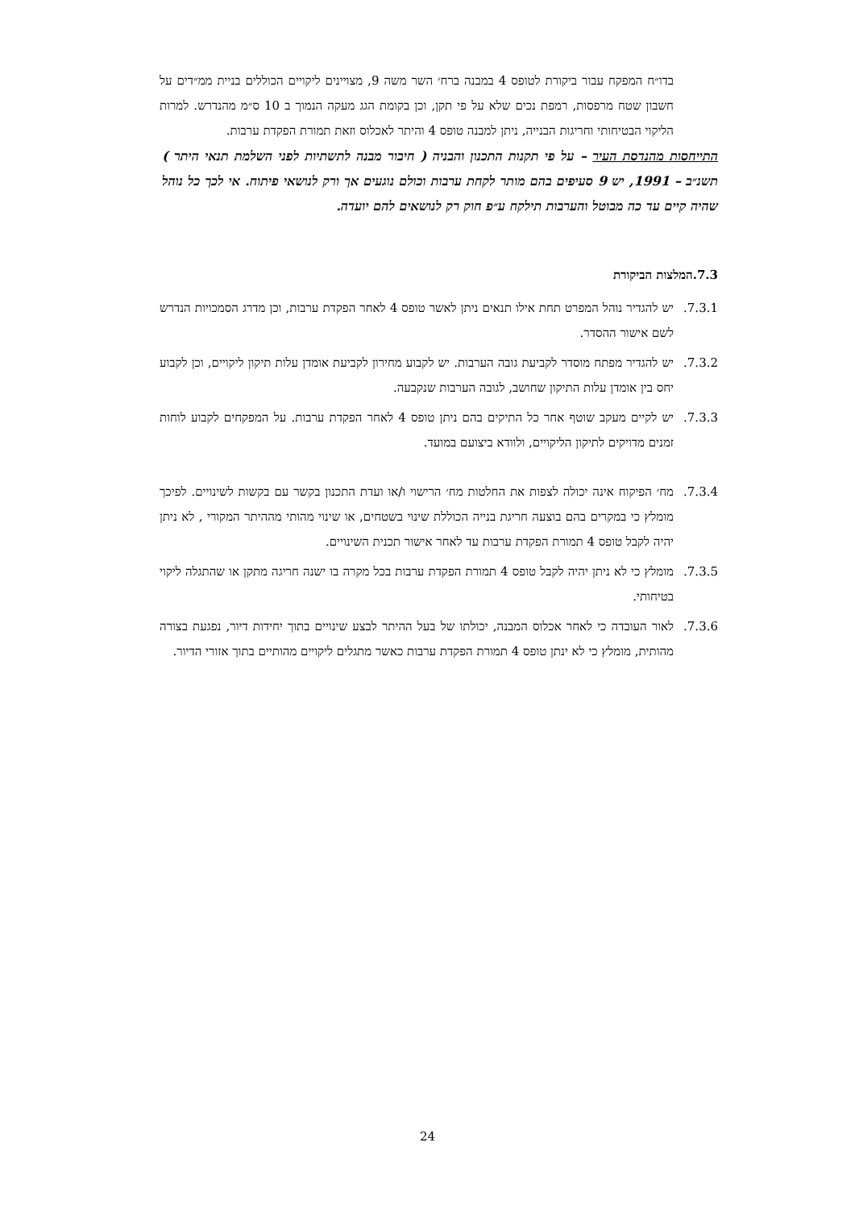בדו״ח המפקח עבור ביקורת לטופס 4 במבנה ברח׳ השר משה 9, מצויינים ליקויים הכוללים בניית ממ״דים על חשבון שטח מרפסות, רמפת נכים שלא על פי תקן, וכן בקומת הגג מעקה הנמוך ב 10 ס״מ מהנדרש. למרות הליקוי הבטיחותי וחריגות הבנייה, ניתן למבנה טופס 4 והיתר לאכלוס וזאת תמורת הפקדת ערבות.
התייחסות מהנדסת העיר – על פי תקנות התכנון והבניה ( חיבור מבנה לתשתיות לפני השלמת תנאי היתר ) תשנ״ב – 1991, יש 9 סעיפים בהם מותר לקחת ערבות וכולם נוגעים אך ורק לנושאי פיתוח. אי לכך כל נוהל שהיה קיים עד כה מבוטל והערבות תילקח ע״פ חוק רק לנושאים להם יועדה.
7.3.המלצות הביקורת
7.3.1. יש להגדיר נוהל המפרט תחת אילו תנאים ניתן לאשר טופס 4 לאחר הפקדת ערבות, וכן מדרג הסמכויות הנדרש לשם אישור ההסדר.
7.3.2. יש להגדיר מפתח מוסדר לקביעת גובה הערבות. יש לקבוע מחירון לקביעת אומדן עלות תיקון ליקויים, וכן לקבוע יחס בין אומדן עלות התיקון שחושב, לגובה הערבות שנקבעה.
7.3.3. יש לקיים מעקב שוטף אחר כל התיקים בהם ניתן טופס 4 לאחר הפקדת ערבות. על המפקחים לקבוע לוחות זמנים מדויקים לתיקון הליקויים, ולוודא ביצועם במועד.
7.3.4. מח׳ הפיקוח אינה יכולה לצפות את החלטות מח׳ הרישוי ו/או ועדת התכנון בקשר עם בקשות לשינויים. לפיכך מומלץ כי במקרים בהם בוצעה חריגת בנייה הכוללת שינוי בשטחים, או שינוי מהותי מההיתר המקורי , לא ניתן יהיה לקבל טופס 4 תמורת הפקדת ערבות עד לאחר אישור תכנית השינויים.
7.3.5. מומלץ כי לא ניתן יהיה לקבל טופס 4 תמורת הפקדת ערבות בכל מקרה בו ישנה חריגה מתקן או שהתגלה ליקוי בטיחותי.
7.3.6. לאור העובדה כי לאחר אכלוס המבנה, יכולתו של בעל ההיתר לבצע שינויים בתוך יחידות דיור, נפגעת בצורה מהותית, מומלץ כי לא ינתן טופס 4 תמורת הפקדת ערבות כאשר מתגלים ליקויים מהותיים בתוך אזורי הדיור.
24